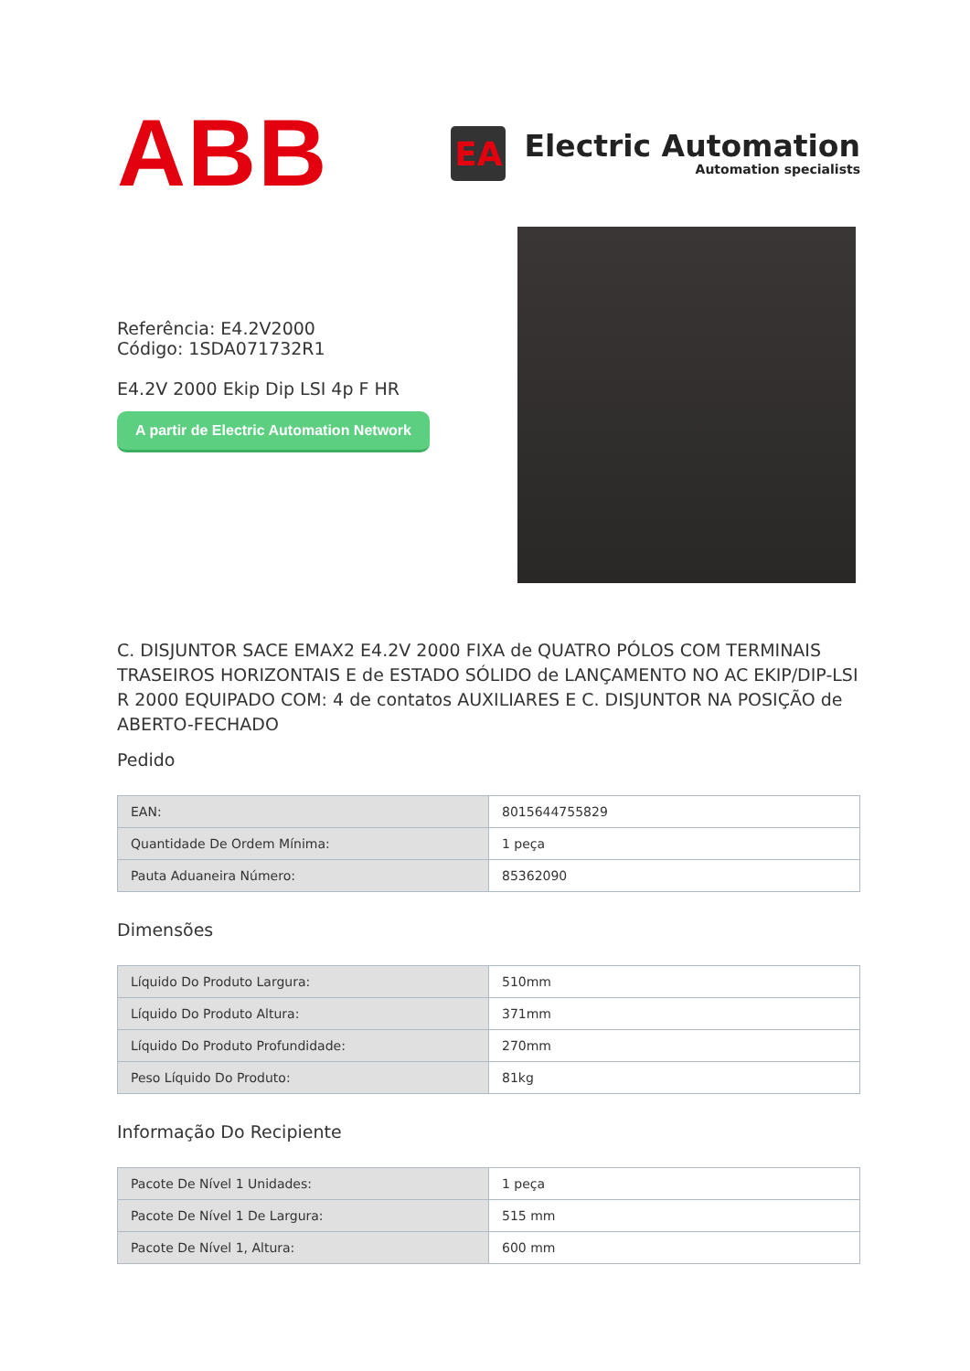ABB
EA
Electric Automation
Automation specialists
Referência: E4.2V2000
Código: 1SDA071732R1
E4.2V 2000 Ekip Dip LSI 4p F HR
A partir de Electric Automation Network
C. DISJUNTOR SACE EMAX2 E4.2V 2000 FIXA de QUATRO PÓLOS COM TERMINAIS TRASEIROS HORIZONTAIS E de ESTADO SÓLIDO de LANÇAMENTO NO AC EKIP/DIP-LSI R 2000 EQUIPADO COM: 4 de contatos AUXILIARES E C. DISJUNTOR NA POSIÇÃO de ABERTO-FECHADO
Pedido
| EAN: | 8015644755829 |
| Quantidade De Ordem Mínima: | 1 peça |
| Pauta Aduaneira Número: | 85362090 |
Dimensões
| Líquido Do Produto Largura: | 510mm |
| Líquido Do Produto Altura: | 371mm |
| Líquido Do Produto Profundidade: | 270mm |
| Peso Líquido Do Produto: | 81kg |
Informação Do Recipiente
| Pacote De Nível 1 Unidades: | 1 peça |
| Pacote De Nível 1 De Largura: | 515 mm |
| Pacote De Nível 1, Altura: | 600 mm |